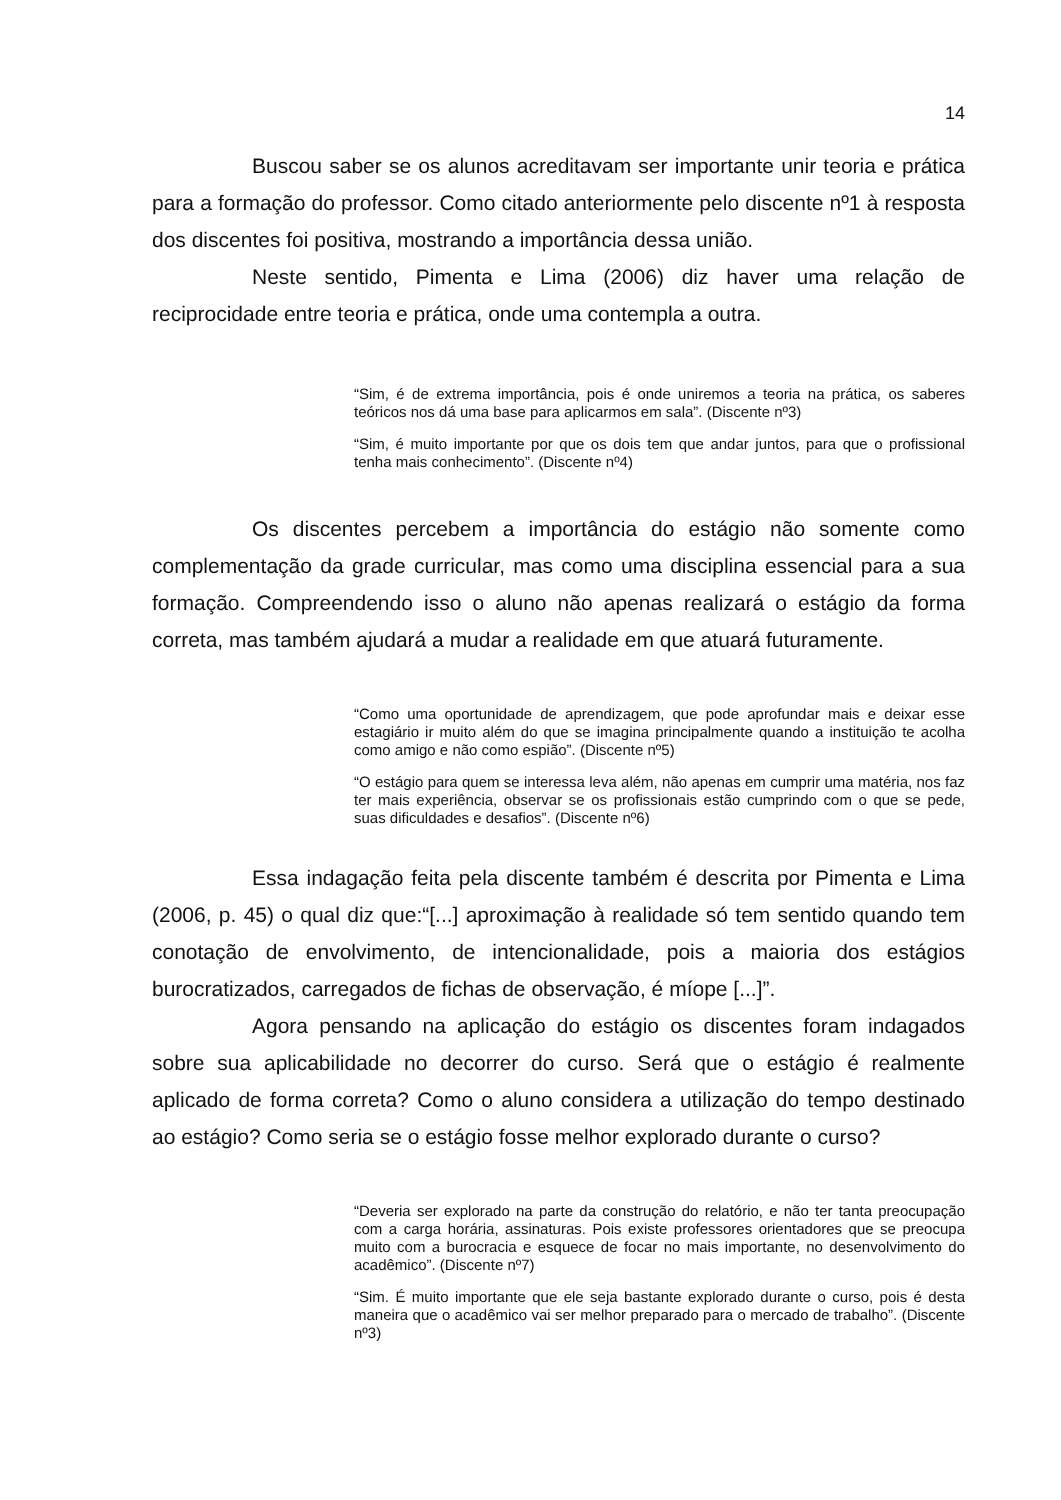14
Buscou saber se os alunos acreditavam ser importante unir teoria e prática para a formação do professor. Como citado anteriormente pelo discente nº1 à resposta dos discentes foi positiva, mostrando a importância dessa união.
Neste sentido, Pimenta e Lima (2006) diz haver uma relação de reciprocidade entre teoria e prática, onde uma contempla a outra.
“Sim, é de extrema importância, pois é onde uniremos a teoria na prática, os saberes teóricos nos dá uma base para aplicarmos em sala”. (Discente nº3)
“Sim, é muito importante por que os dois tem que andar juntos, para que o profissional tenha mais conhecimento”. (Discente nº4)
Os discentes percebem a importância do estágio não somente como complementação da grade curricular, mas como uma disciplina essencial para a sua formação. Compreendendo isso o aluno não apenas realizará o estágio da forma correta, mas também ajudará a mudar a realidade em que atuará futuramente.
“Como uma oportunidade de aprendizagem, que pode aprofundar mais e deixar esse estagiário ir muito além do que se imagina principalmente quando a instituição te acolha como amigo e não como espião”. (Discente nº5)
“O estágio para quem se interessa leva além, não apenas em cumprir uma matéria, nos faz ter mais experiência, observar se os profissionais estão cumprindo com o que se pede, suas dificuldades e desafios”. (Discente nº6)
Essa indagação feita pela discente também é descrita por Pimenta e Lima (2006, p. 45) o qual diz que:“[...] aproximação à realidade só tem sentido quando tem conotação de envolvimento, de intencionalidade, pois a maioria dos estágios burocratizados, carregados de fichas de observação, é míope [...]”.
Agora pensando na aplicação do estágio os discentes foram indagados sobre sua aplicabilidade no decorrer do curso. Será que o estágio é realmente aplicado de forma correta? Como o aluno considera a utilização do tempo destinado ao estágio? Como seria se o estágio fosse melhor explorado durante o curso?
“Deveria ser explorado na parte da construção do relatório, e não ter tanta preocupação com a carga horária, assinaturas. Pois existe professores orientadores que se preocupa muito com a burocracia e esquece de focar no mais importante, no desenvolvimento do acadêmico”. (Discente nº7)
“Sim. É muito importante que ele seja bastante explorado durante o curso, pois é desta maneira que o acadêmico vai ser melhor preparado para o mercado de trabalho”. (Discente nº3)